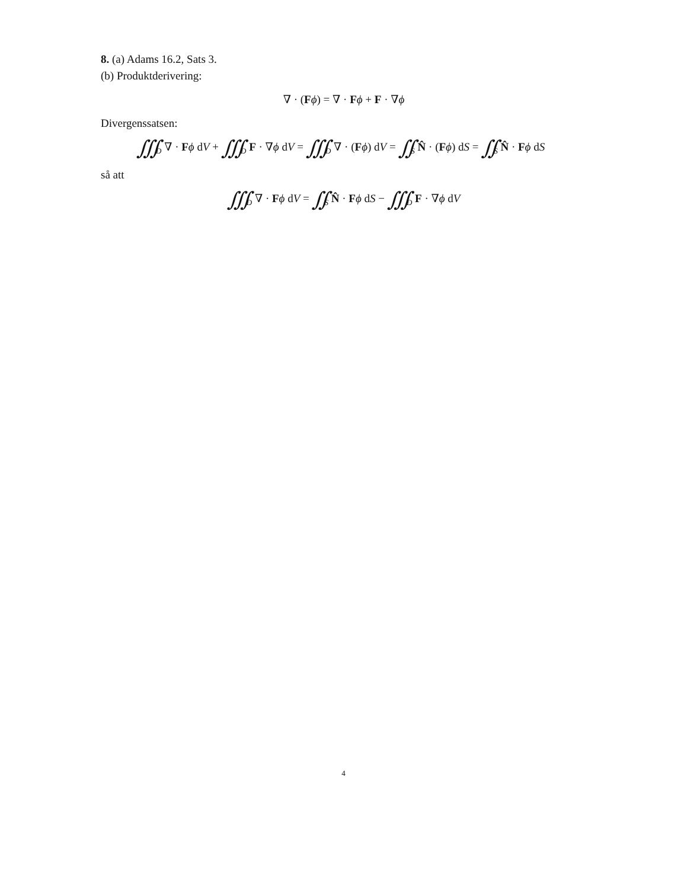8. (a) Adams 16.2, Sats 3.
(b) Produktderivering:
∇ · (Fϕ) = ∇ · Fϕ + F · ∇ϕ
Divergenssatsen:
∭<sub>D</sub> ∇ · Fϕ dV + ∭<sub>D</sub> F · ∇ϕ dV = ∭<sub>D</sub> ∇ · (Fϕ) dV = ∬<sub>S</sub> N̂ · (Fϕ) dS = ∬<sub>S</sub> N̂ · Fϕ dS
så att
∭<sub>D</sub> ∇ · Fϕ dV = ∬<sub>S</sub> N̂ · Fϕ dS − ∭<sub>D</sub> F · ∇ϕ dV
4